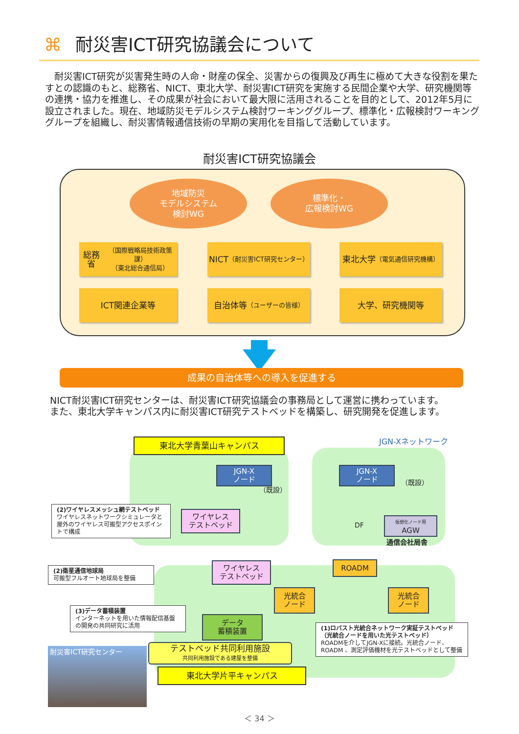⌘ 耐災害ICT研究協議会について
　耐災害ICT研究が災害発生時の人命・財産の保全、災害からの復興及び再生に極めて大きな役割を果たすとの認識のもと、総務省、NICT、東北大学、耐災害ICT研究を実施する民間企業や大学、研究機関等の連携・協力を推進し、その成果が社会において最大限に活用されることを目的として、2012年5月に設立されました。現在、地域防災モデルシステム検討ワーキンググループ、標準化・広報検討ワーキンググループを組織し、耐災害情報通信技術の早期の実用化を目指して活動しています。
耐災害ICT研究協議会
地域防災
モデルシステム
検討WG
標準化・
広報検討WG
総務省
（国際戦略局技術政策課）
（東北総合通信局）
NICT
（耐災害ICT研究センター）
東北大学
（電気通信研究機構）
ICT関連企業等
自治体等
（ユーザーの皆様）
大学、研究機関等
成果の自治体等への導入を促進する
NICT耐災害ICT研究センターは、耐災害ICT研究協議会の事務局として運営に携わっています。
また、東北大学キャンパス内に耐災害ICT研究テストベッドを構築し、研究開発を促進します。
東北大学青葉山キャンパス JGN-Xネットワーク
JGN-X
ノード
JGN-X
ノード
（既設）
（既設）
ワイヤレス
テストベッド
仮想化ノード用
AGW
通信会社局舎
DF
(2)ワイヤレスメッシュ網テストベッド
ワイヤレスネットワークシミュレータと屋外のワイヤレス可搬型アクセスポイントで構成
ワイヤレス
テストベッド
ROADM
光統合
ノード
光統合
ノード
(2)衛星通信地球局
可搬型フルオート地球局を整備
(3)データ蓄積装置
インターネットを用いた情報配信基盤の開発の共同研究に活用
データ
蓄積装置
(1)ロバスト光統合ネットワーク実証テストベッド
（光統合ノードを用いた光テストベッド）
ROADMを介してJGN-Xに接続。光統合ノード、ROADM 、測定評価機材を光テストベッドとして整備
耐災害ICT研究センター
テストベッド共同利用施設
共同利用施設である建屋を整備
東北大学片平キャンパス
＜ 34 ＞